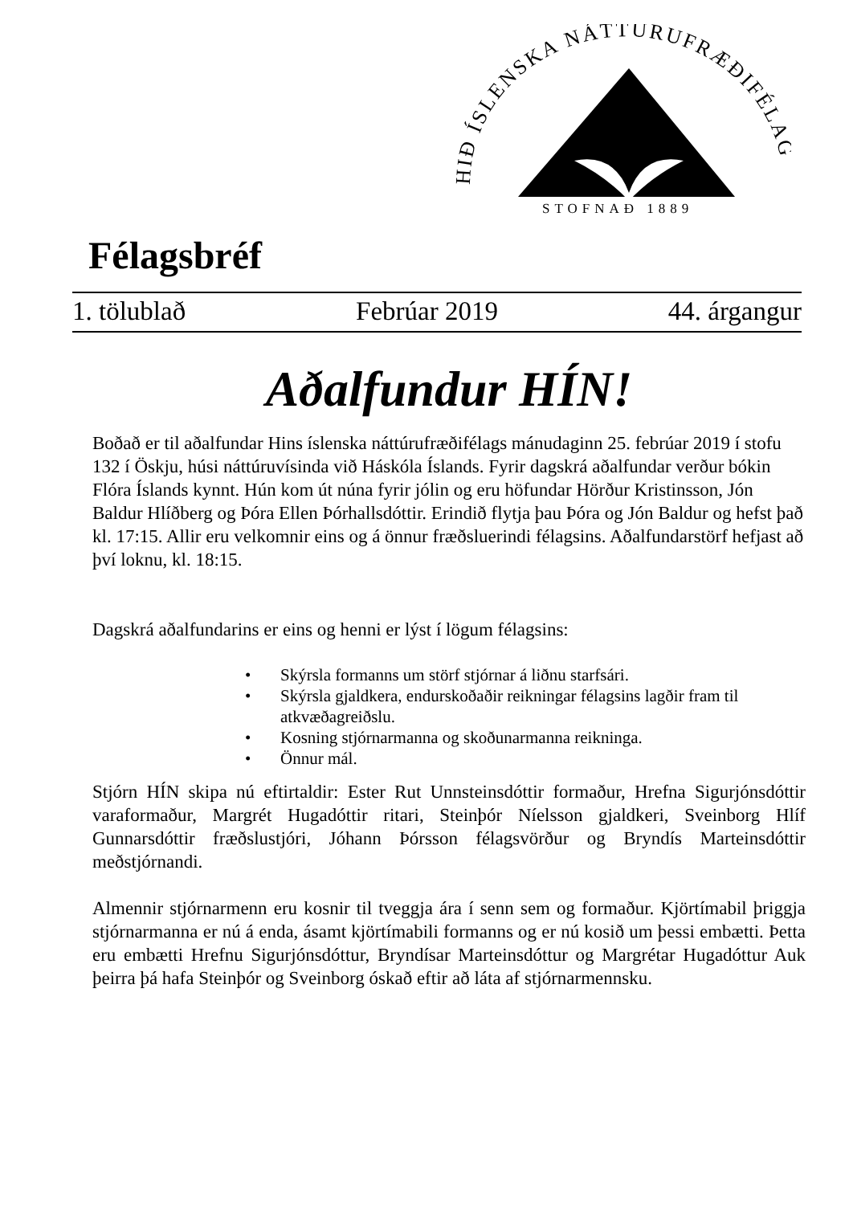HIÐ ÍSLENSKA NÁTTÚRUFRÆÐIFÉLAG
STOFNAÐ 1889
Félagsbréf
1. tölublað Febrúar 2019 44. árgangur
Aðalfundur HÍN!
Boðað er til aðalfundar Hins íslenska náttúrufræðifélags mánudaginn 25. febrúar 2019 í stofu 132 í Öskju, húsi náttúruvísinda við Háskóla Íslands. Fyrir dagskrá aðalfundar verður bókin Flóra Íslands kynnt. Hún kom út núna fyrir jólin og eru höfundar Hörður Kristinsson, Jón Baldur Hlíðberg og Þóra Ellen Þórhallsdóttir. Erindið flytja þau Þóra og Jón Baldur og hefst það kl. 17:15. Allir eru velkomnir eins og á önnur fræðsluerindi félagsins. Aðalfundarstörf hefjast að því loknu, kl. 18:15.
Dagskrá aðalfundarins er eins og henni er lýst í lögum félagsins:
• Skýrsla formanns um störf stjórnar á liðnu starfsári.
• Skýrsla gjaldkera, endurskoðaðir reikningar félagsins lagðir fram til atkvæðagreiðslu.
• Kosning stjórnarmanna og skoðunarmanna reikninga.
• Önnur mál.
Stjórn HÍN skipa nú eftirtaldir: Ester Rut Unnsteinsdóttir formaður, Hrefna Sigurjónsdóttir varaformaður, Margrét Hugadóttir ritari, Steinþór Níelsson gjaldkeri, Sveinborg Hlíf Gunnarsdóttir fræðslustjóri, Jóhann Þórsson félagsvörður og Bryndís Marteinsdóttir meðstjórnandi.
Almennir stjórnarmenn eru kosnir til tveggja ára í senn sem og formaður. Kjörtímabil þriggja stjórnarmanna er nú á enda, ásamt kjörtímabili formanns og er nú kosið um þessi embætti. Þetta eru embætti Hrefnu Sigurjónsdóttur, Bryndísar Marteinsdóttur og Margrétar Hugadóttur Auk þeirra þá hafa Steinþór og Sveinborg óskað eftir að láta af stjórnarmennsku.